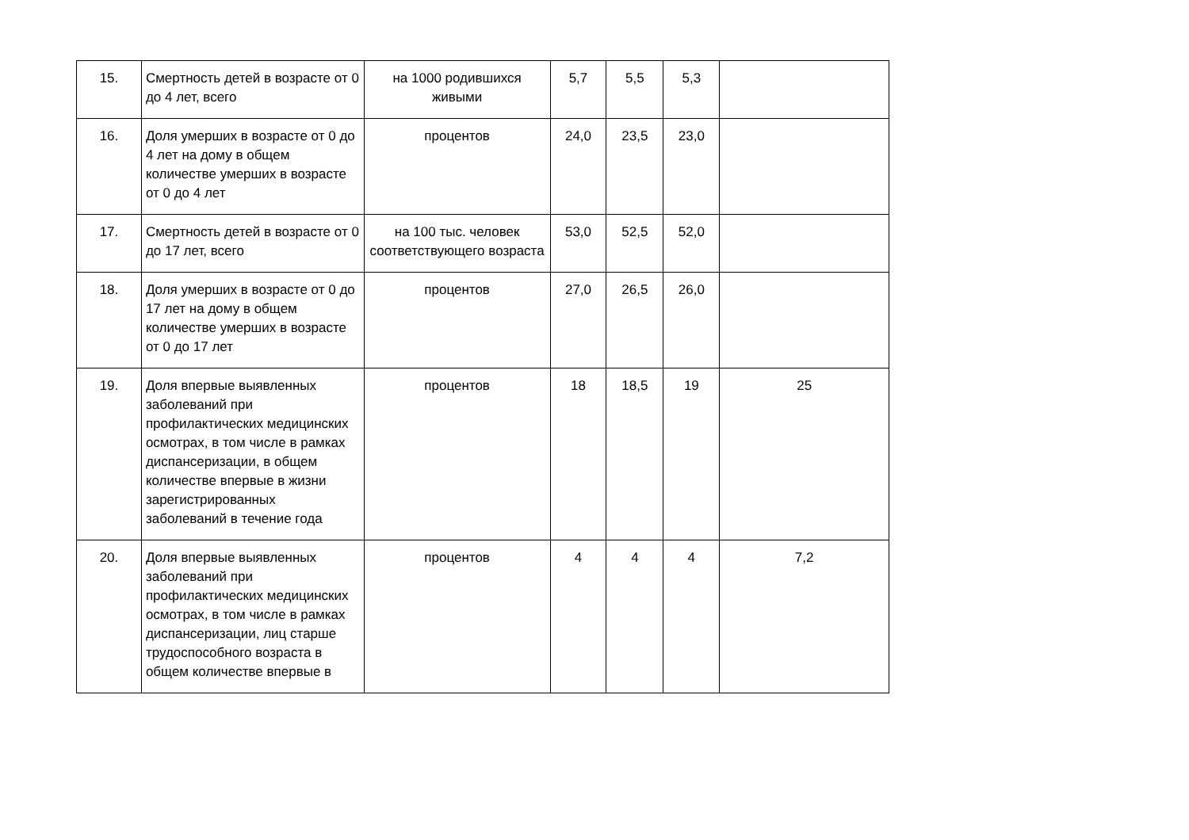| 15. | Смертность детей в возрасте от 0 до 4 лет, всего | на 1000 родившихся живыми | 5,7 | 5,5 | 5,3 | |
| 16. | Доля умерших в возрасте от 0 до 4 лет на дому в общем количестве умерших в возрасте от 0 до 4 лет | процентов | 24,0 | 23,5 | 23,0 | |
| 17. | Смертность детей в возрасте от 0 до 17 лет, всего | на 100 тыс. человек соответствующего возраста | 53,0 | 52,5 | 52,0 | |
| 18. | Доля умерших в возрасте от 0 до 17 лет на дому в общем количестве умерших в возрасте от 0 до 17 лет | процентов | 27,0 | 26,5 | 26,0 | |
| 19. | Доля впервые выявленных заболеваний при профилактических медицинских осмотрах, в том числе в рамках диспансеризации, в общем количестве впервые в жизни зарегистрированных заболеваний в течение года | процентов | 18 | 18,5 | 19 | 25 |
| 20. | Доля впервые выявленных заболеваний при профилактических медицинских осмотрах, в том числе в рамках диспансеризации, лиц старше трудоспособного возраста в общем количестве впервые в | процентов | 4 | 4 | 4 | 7,2 |